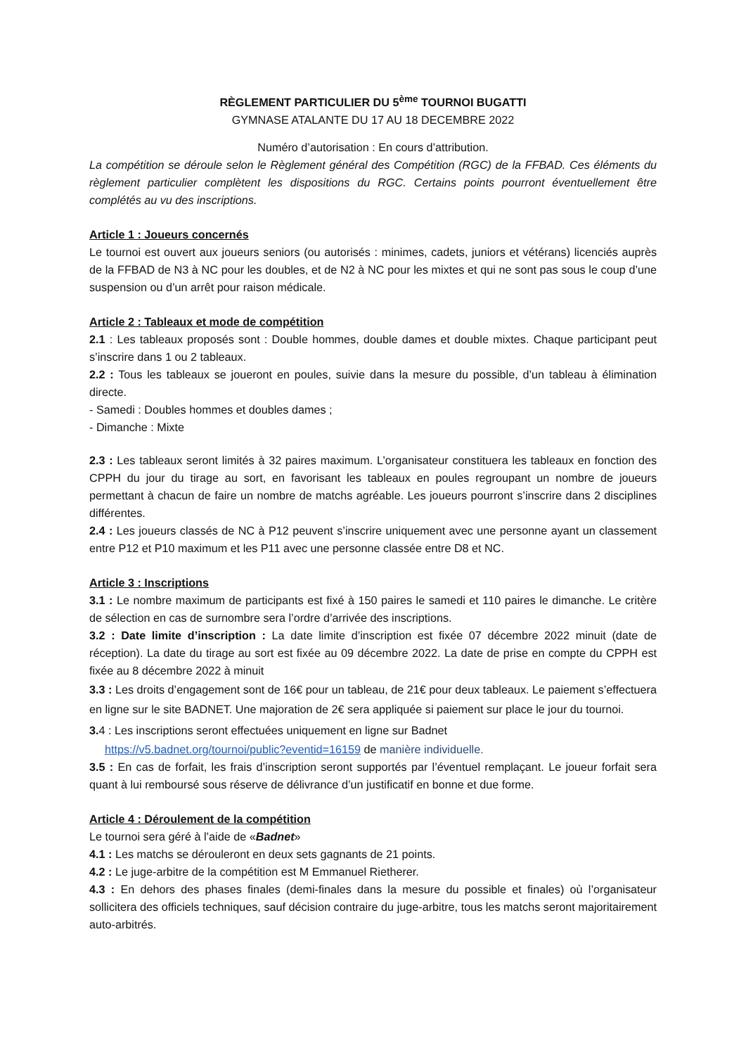RÈGLEMENT PARTICULIER DU 5<sup>ème</sup> TOURNOI BUGATTI
GYMNASE ATALANTE DU 17 AU 18 DECEMBRE 2022
Numéro d’autorisation : En cours d’attribution.
La compétition se déroule selon le Règlement général des Compétition (RGC) de la FFBAD. Ces éléments du règlement particulier complètent les dispositions du RGC. Certains points pourront éventuellement être complétés au vu des inscriptions.
Article 1 : Joueurs concernés
Le tournoi est ouvert aux joueurs seniors (ou autorisés : minimes, cadets, juniors et vétérans) licenciés auprès de la FFBAD de N3 à NC pour les doubles, et de N2 à NC pour les mixtes et qui ne sont pas sous le coup d’une suspension ou d’un arrêt pour raison médicale.
Article 2 : Tableaux et mode de compétition
2.1 : Les tableaux proposés sont : Double hommes, double dames et double mixtes. Chaque participant peut s’inscrire dans 1 ou 2 tableaux.
2.2 : Tous les tableaux se joueront en poules, suivie dans la mesure du possible, d’un tableau à élimination directe.
- Samedi : Doubles hommes et doubles dames ;
- Dimanche : Mixte
2.3 : Les tableaux seront limités à 32 paires maximum. L’organisateur constituera les tableaux en fonction des CPPH du jour du tirage au sort, en favorisant les tableaux en poules regroupant un nombre de joueurs permettant à chacun de faire un nombre de matchs agréable. Les joueurs pourront s’inscrire dans 2 disciplines différentes.
2.4 : Les joueurs classés de NC à P12 peuvent s’inscrire uniquement avec une personne ayant un classement entre P12 et P10 maximum et les P11 avec une personne classée entre D8 et NC.
Article 3 : Inscriptions
3.1 : Le nombre maximum de participants est fixé à 150 paires le samedi et 110 paires le dimanche. Le critère de sélection en cas de surnombre sera l’ordre d’arrivée des inscriptions.
3.2 : Date limite d’inscription : La date limite d’inscription est fixée 07 décembre 2022 minuit (date de réception). La date du tirage au sort est fixée au 09 décembre 2022. La date de prise en compte du CPPH est fixée au 8 décembre 2022 à minuit
3.3 : Les droits d’engagement sont de 16€ pour un tableau, de 21€ pour deux tableaux. Le paiement s’effectuera en ligne sur le site BADNET. Une majoration de 2€ sera appliquée si paiement sur place le jour du tournoi.
3. 4 : Les inscriptions seront effectuées uniquement en ligne sur Badnet
https://v5.badnet.org/tournoi/public?eventid=16159 de manière individuelle.
3.5 : En cas de forfait, les frais d’inscription seront supportés par l’éventuel remplaçant. Le joueur forfait sera quant à lui remboursé sous réserve de délivrance d’un justificatif en bonne et due forme.
Article 4 : Déroulement de la compétition
Le tournoi sera géré à l’aide de «Badnet»
4.1 : Les matchs se dérouleront en deux sets gagnants de 21 points.
4.2 : Le juge-arbitre de la compétition est M Emmanuel Rietherer.
4.3 : En dehors des phases finales (demi-finales dans la mesure du possible et finales) où l’organisateur sollicitera des officiels techniques, sauf décision contraire du juge-arbitre, tous les matchs seront majoritairement auto-arbitrés.